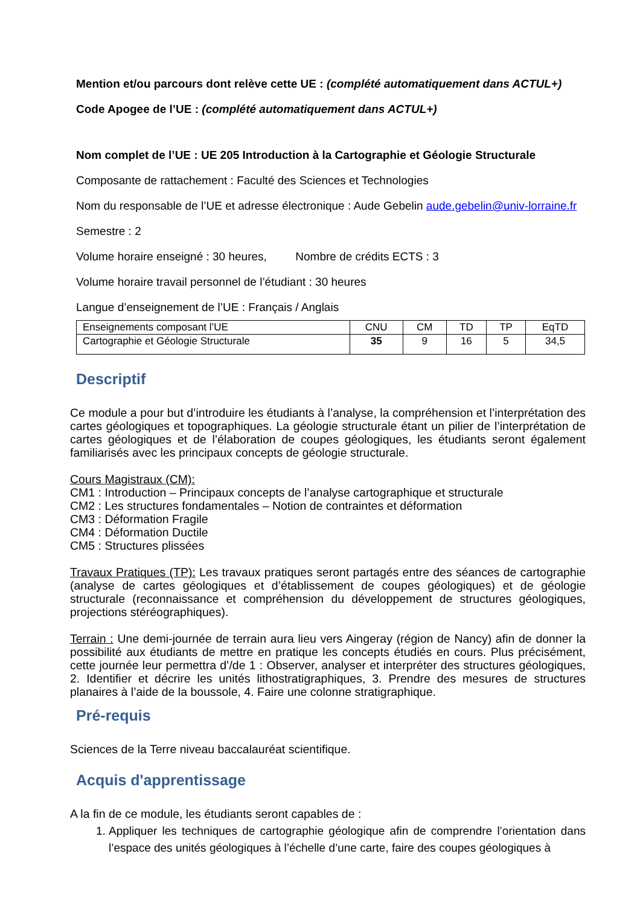Mention et/ou parcours dont relève cette UE : (complété automatiquement dans ACTUL+)
Code Apogee de l’UE : (complété automatiquement dans ACTUL+)
Nom complet de l’UE : UE 205 Introduction à la Cartographie et Géologie Structurale
Composante de rattachement : Faculté des Sciences et Technologies
Nom du responsable de l’UE et adresse électronique : Aude Gebelin aude.gebelin@univ-lorraine.fr
Semestre : 2
Volume horaire enseigné : 30 heures, Nombre de crédits ECTS : 3
Volume horaire travail personnel de l’étudiant : 30 heures
Langue d’enseignement de l’UE : Français / Anglais
| Enseignements composant l’UE | CNU | CM | TD | TP | EqTD |
| Cartographie et Géologie Structurale | 35 | 9 | 16 | 5 | 34,5 |
Descriptif
Ce module a pour but d’introduire les étudiants à l’analyse, la compréhension et l’interprétation des cartes géologiques et topographiques. La géologie structurale étant un pilier de l’interprétation de cartes géologiques et de l’élaboration de coupes géologiques, les étudiants seront également familiarisés avec les principaux concepts de géologie structurale.
Cours Magistraux (CM):
CM1 : Introduction – Principaux concepts de l’analyse cartographique et structurale
CM2 : Les structures fondamentales – Notion de contraintes et déformation
CM3 : Déformation Fragile
CM4 : Déformation Ductile
CM5 : Structures plissées
Travaux Pratiques (TP): Les travaux pratiques seront partagés entre des séances de cartographie (analyse de cartes géologiques et d’établissement de coupes géologiques) et de géologie structurale (reconnaissance et compréhension du développement de structures géologiques, projections stéréographiques).
Terrain : Une demi-journée de terrain aura lieu vers Aingeray (région de Nancy) afin de donner la possibilité aux étudiants de mettre en pratique les concepts étudiés en cours. Plus précisément, cette journée leur permettra d’/de 1 : Observer, analyser et interpréter des structures géologiques, 2. Identifier et décrire les unités lithostratigraphiques, 3. Prendre des mesures de structures planaires à l’aide de la boussole, 4. Faire une colonne stratigraphique.
Pré-requis
Sciences de la Terre niveau baccalauréat scientifique.
Acquis d'apprentissage
A la fin de ce module, les étudiants seront capables de :
1. Appliquer les techniques de cartographie géologique afin de comprendre l’orientation dans l’espace des unités géologiques à l’échelle d’une carte, faire des coupes géologiques à